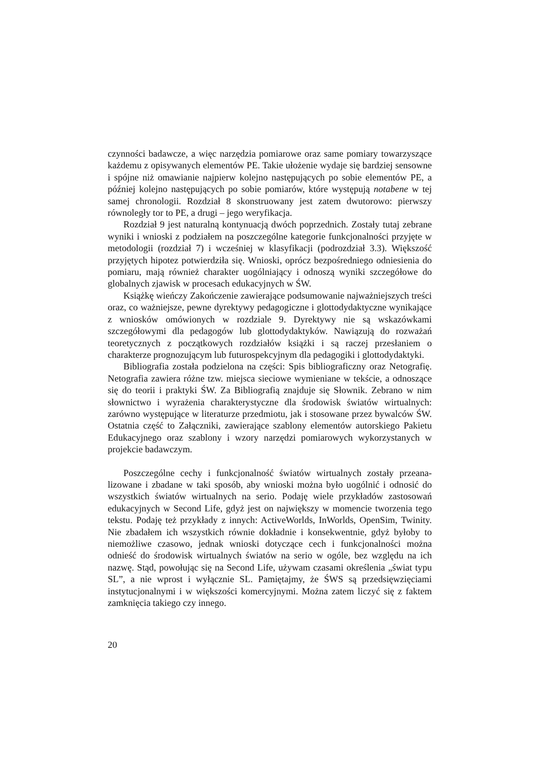czynności badawcze, a więc narzędzia pomiarowe oraz same pomiary towarzy­szące każdemu z opisywanych elementów PE. Takie ułożenie wydaje się bar­dziej sensowne i spójne niż omawianie najpierw kolejno następujących po so­bie elementów PE, a później kolejno następujących po sobie pomiarów, które występują notabene w tej samej chronologii. Rozdział 8 skonstruowany jest zatem dwutorowo: pierwszy równoległy tor to PE, a drugi – jego weryfikacja.
Rozdział 9 jest naturalną kontynuacją dwóch poprzednich. Zostały tutaj ze­brane wyniki i wnioski z podziałem na poszczególne kategorie funkcjonalności przyjęte w metodologii (rozdział 7) i wcześniej w klasyfikacji (podrozdział 3.3). Większość przyjętych hipotez potwierdziła się. Wnioski, oprócz bezpośrednie­go odniesienia do pomiaru, mają również charakter uogólniający i odnoszą wyniki szczegółowe do globalnych zjawisk w procesach edukacyjnych w ŚW.
Książkę wieńczy Zakończenie zawierające podsumowanie najważniejszych treści oraz, co ważniejsze, pewne dyrektywy pedagogiczne i glottodydaktyczne wynikające z wniosków omówionych w rozdziale 9. Dyrektywy nie są wska­zówkami szczegółowymi dla pedagogów lub glottodydaktyków. Nawiązują do rozważań teoretycznych z początkowych rozdziałów książki i są raczej przesła­niem o charakterze prognozującym lub futurospekcyjnym dla pedagogiki i glotto­dydaktyki.
Bibliografia została podzielona na części: Spis bibliograficzny oraz Netogra­fię. Netografia zawiera różne tzw. miejsca sieciowe wymieniane w tekście, a odnoszące się do teorii i praktyki ŚW. Za Bibliografią znajduje się Słownik. Zebrano w nim słownictwo i wyrażenia charakterystyczne dla środowisk świa­tów wirtualnych: zarówno występujące w literaturze przedmiotu, jak i stoso­wane przez bywalców ŚW. Ostatnia część to Załączniki, zawierające szablony elementów autorskiego Pakietu Edukacyjnego oraz szablony i wzory narzędzi pomiarowych wykorzystanych w projekcie badawczym.
Poszczególne cechy i funkcjonalność światów wirtualnych zostały przeana­lizowane i zbadane w taki sposób, aby wnioski można było uogólnić i odnosić do wszystkich światów wirtualnych na serio. Podaję wiele przykładów zasto­sowań edukacyjnych w Second Life, gdyż jest on największy w momencie two­rzenia tego tekstu. Podaję też przykłady z innych: ActiveWorlds, InWorlds, OpenSim, Twinity. Nie zbadałem ich wszystkich równie dokładnie i konse­kwentnie, gdyż byłoby to niemożliwe czasowo, jednak wnioski dotyczące cech i funkcjonalności można odnieść do środowisk wirtualnych światów na serio w ogóle, bez względu na ich nazwę. Stąd, powołując się na Second Life, używam czasami określenia „świat typu SL”, a nie wprost i wyłącznie SL. Pamiętajmy, że ŚWS są przedsięwzięciami instytucjonalnymi i w większości komercyjnymi. Można zatem liczyć się z faktem zamknięcia takiego czy innego.
20